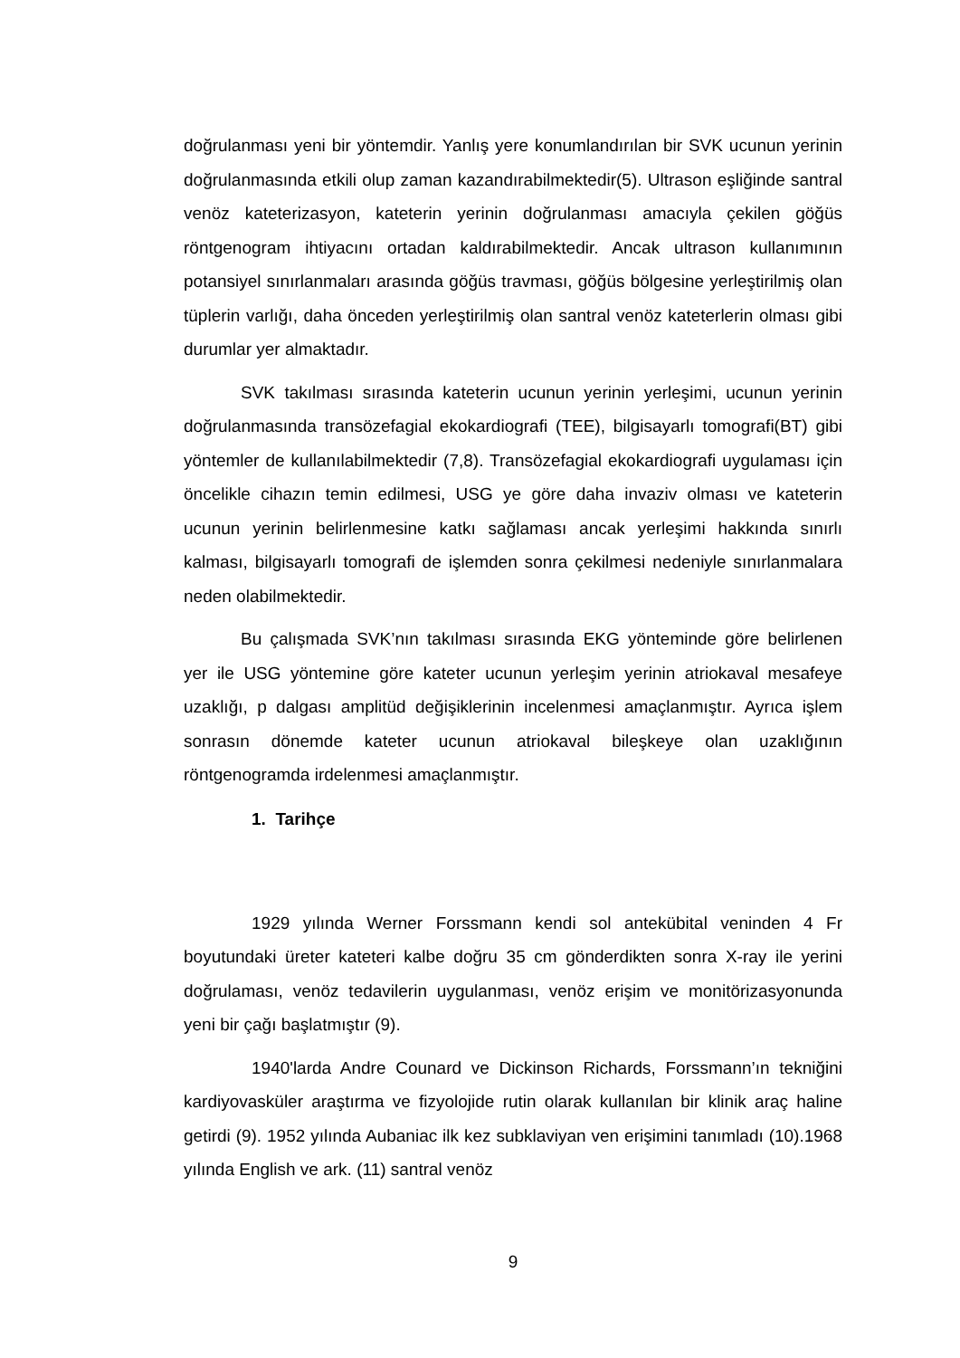doğrulanması yeni bir yöntemdir. Yanlış yere konumlandırılan bir SVK ucunun yerinin doğrulanmasında etkili olup zaman kazandırabilmektedir(5). Ultrason eşliğinde santral venöz kateterizasyon, kateterin yerinin doğrulanması amacıyla çekilen göğüs röntgenogram ihtiyacını ortadan kaldırabilmektedir. Ancak ultrason kullanımının potansiyel sınırlanmaları arasında göğüs travması, göğüs bölgesine yerleştirilmiş olan tüplerin varlığı, daha önceden yerleştirilmiş olan santral venöz kateterlerin olması gibi durumlar yer almaktadır.
SVK takılması sırasında kateterin ucunun yerinin yerleşimi, ucunun yerinin doğrulanmasında transözefagial ekokardiografi (TEE), bilgisayarlı tomografi(BT) gibi yöntemler de kullanılabilmektedir (7,8). Transözefagial ekokardiografi uygulaması için öncelikle cihazın temin edilmesi, USG ye göre daha invaziv olması ve kateterin ucunun yerinin belirlenmesine katkı sağlaması ancak yerleşimi hakkında sınırlı kalması, bilgisayarlı tomografi de işlemden sonra çekilmesi nedeniyle sınırlanmalara neden olabilmektedir.
Bu çalışmada SVK’nın takılması sırasında EKG yönteminde göre belirlenen yer ile USG yöntemine göre kateter ucunun yerleşim yerinin atriokaval mesafeye uzaklığı, p dalgası amplitüd değişiklerinin incelenmesi amaçlanmıştır. Ayrıca işlem sonrasın dönemde kateter ucunun atriokaval bileşkeye olan uzaklığının röntgenogramda irdelenmesi amaçlanmıştır.
1. Tarihçe
1929 yılında Werner Forssmann kendi sol antekübital veninden 4 Fr boyutundaki üreter kateteri kalbe doğru 35 cm gönderdikten sonra X-ray ile yerini doğrulaması, venöz tedavilerin uygulanması, venöz erişim ve monitörizasyonunda yeni bir çağı başlatmıştır (9).
1940'larda Andre Counard ve Dickinson Richards, Forssmann’ın tekniğini kardiyovasküler araştırma ve fizyolojide rutin olarak kullanılan bir klinik araç haline getirdi (9). 1952 yılında Aubaniac ilk kez subklaviyan ven erişimini tanımladı (10).1968 yılında English ve ark. (11) santral venöz
9